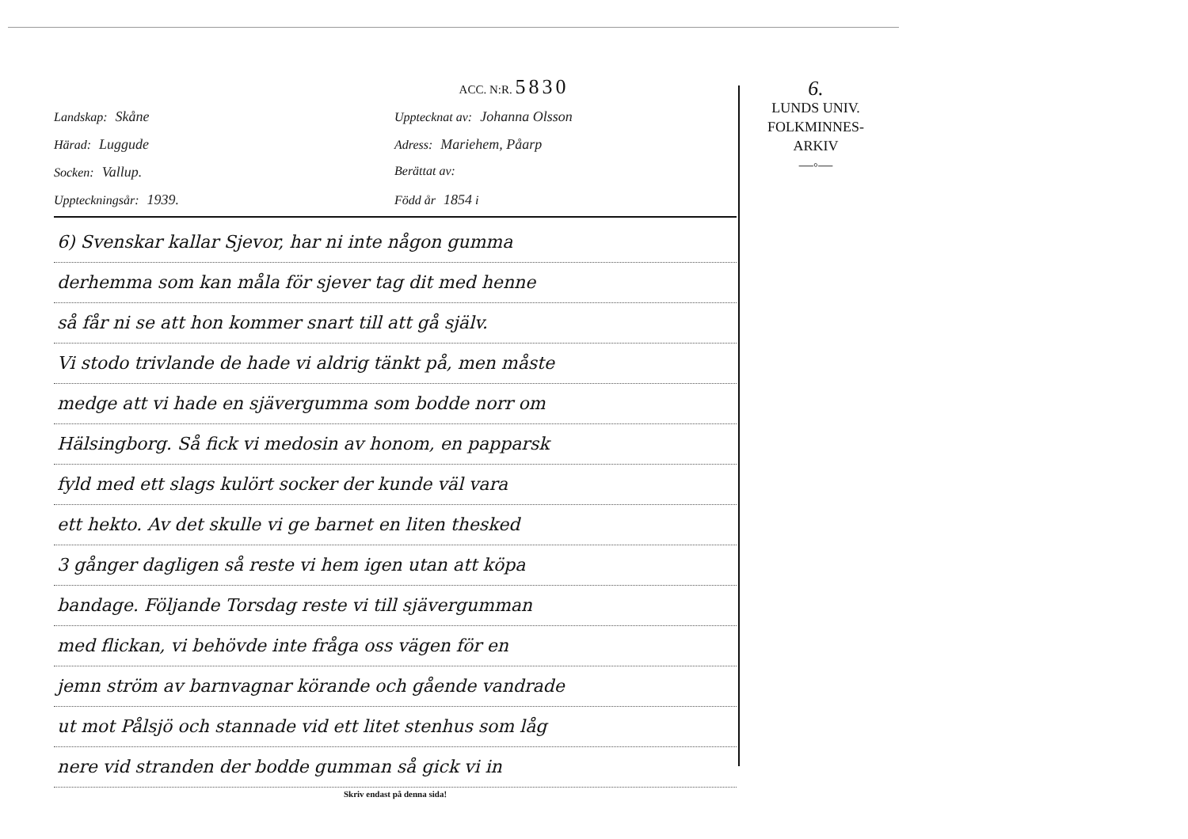ACC. N:R. 5830
Landskap: Skåne
Upptecknat av: Johanna Olsson
Härad: Luggude
Adress: Mariehem, Påarp
Socken: Vallup.
Berättat av:
Uppteckningsår: 1939.
Född år 1854 i
6) Svenskar kallar Sjevor, har ni inte någon gumma
derhemma som kan måla för sjever tag dit med henne
så får ni se att hon kommer snart till att gå själv.
Vi stodo trivlande de hade vi aldrig tänkt på, men måste
medge att vi hade en sjävergumma som bodde norr om
Hälsingborg. Så fick vi medosin av honom, en papparsk
fyld med ett slags kulört socker der kunde väl vara
ett hekto. Av det skulle vi ge barnet en liten thesked
3 gånger dagligen så reste vi hem igen utan att köpa
bandage. Följande Torsdag reste vi till sjävergumman
med flickan, vi behövde inte fråga oss vägen för en
jemn ström av barnvagnar körande och gående vandrade
ut mot Pålsjö och stannade vid ett litet stenhus som låg
nere vid stranden der bodde gumman så gick vi in
Skriv endast på denna sida!
6.
LUNDS UNIV.
FOLKMINNES-
ARKIV
—◦—